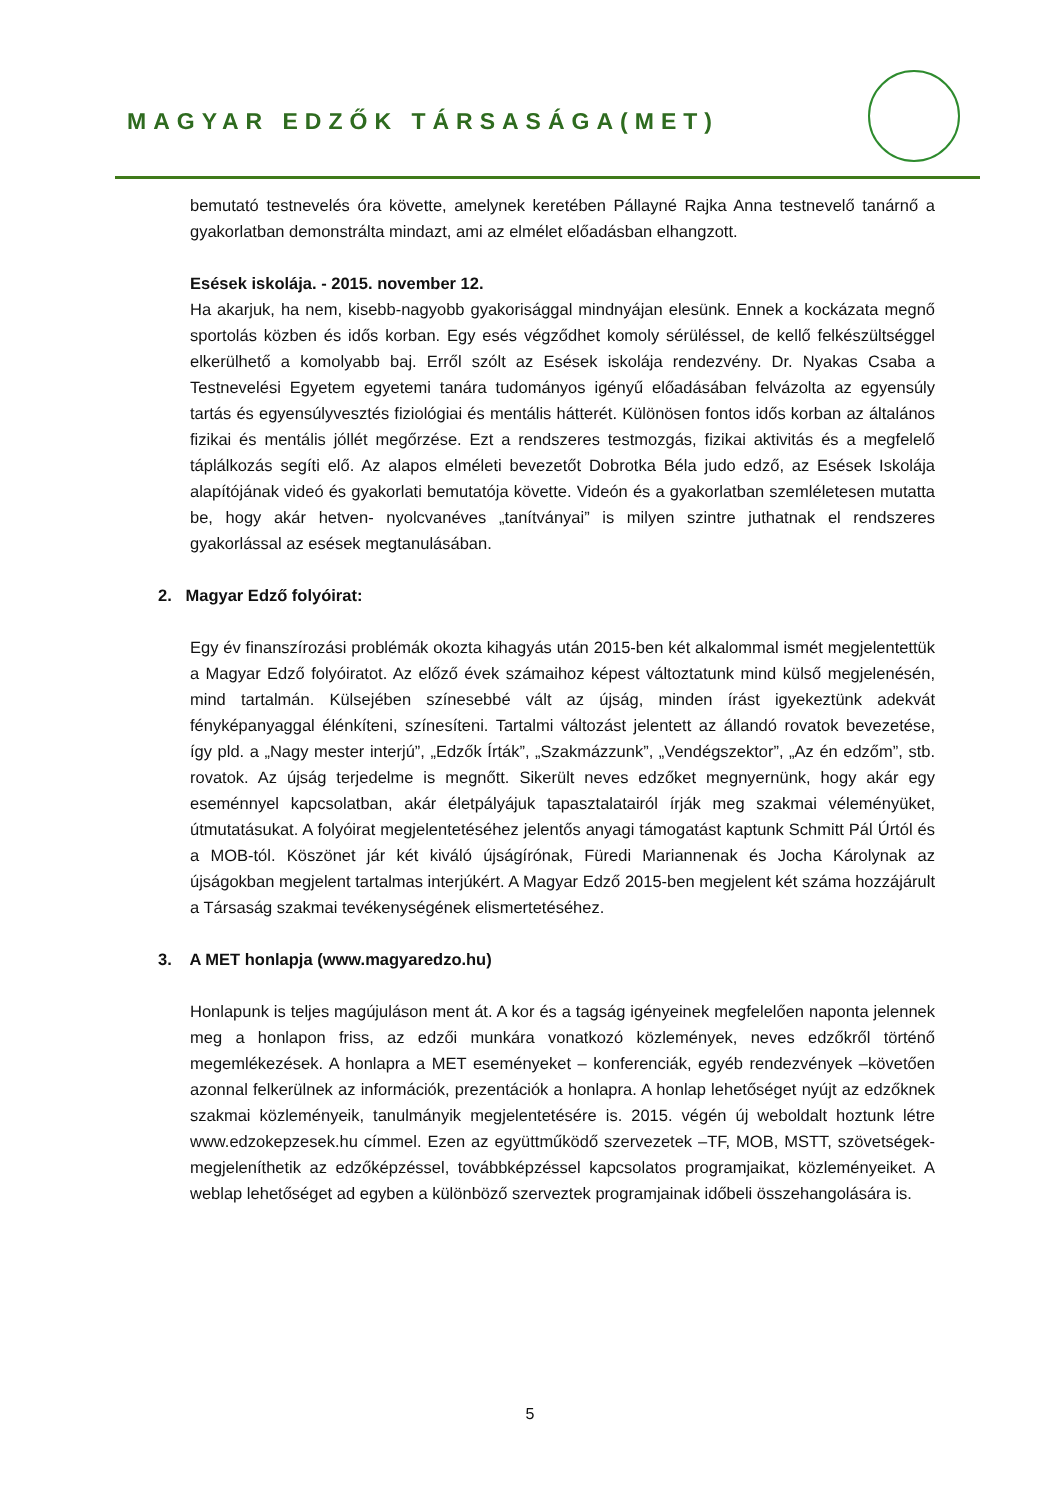MAGYAR EDZŐK TÁRSASÁGA(MET)
bemutató testnevelés óra követte, amelynek keretében Pállayné Rajka Anna testnevelő tanárnő a gyakorlatban demonstrálta mindazt, ami az elmélet előadásban elhangzott.
Esések iskolája. - 2015. november 12.
Ha akarjuk, ha nem, kisebb-nagyobb gyakorisággal mindnyájan elesünk. Ennek a kockázata megnő sportolás közben és idős korban. Egy esés végződhet komoly sérüléssel, de kellő felkészültséggel elkerülhető a komolyabb baj. Erről szólt az Esések iskolája rendezvény. Dr. Nyakas Csaba a Testnevelési Egyetem egyetemi tanára tudományos igényű előadásában felvázolta az egyensúly tartás és egyensúlyvesztés fiziológiai és mentális hátterét. Különösen fontos idős korban az általános fizikai és mentális jóllét megőrzése. Ezt a rendszeres testmozgás, fizikai aktivitás és a megfelelő táplálkozás segíti elő. Az alapos elméleti bevezetőt Dobrotka Béla judo edző, az Esések Iskolája alapítójának videó és gyakorlati bemutatója követte. Videón és a gyakorlatban szemléletesen mutatta be, hogy akár hetven- nyolcvanéves „tanítványai” is milyen szintre juthatnak el rendszeres gyakorlással az esések megtanulásában.
2. Magyar Edző folyóirat:
Egy év finanszírozási problémák okozta kihagyás után 2015-ben két alkalommal ismét megjelentettük a Magyar Edző folyóiratot. Az előző évek számaihoz képest változtatunk mind külső megjelenésén, mind tartalmán. Külsejében színesebbé vált az újság, minden írást igyekeztünk adekvát fényképanyaggal élénkíteni, színesíteni. Tartalmi változást jelentett az állandó rovatok bevezetése, így pld. a „Nagy mester interjú”, „Edzők Írták”, „Szakmázzunk”, „Vendégszektor”, „Az én edzőm”, stb. rovatok. Az újság terjedelme is megnőtt. Sikerült neves edzőket megnyernünk, hogy akár egy eseménnyel kapcsolatban, akár életpályájuk tapasztalatairól írják meg szakmai véleményüket, útmutatásukat. A folyóirat megjelentetéséhez jelentős anyagi támogatást kaptunk Schmitt Pál Úrtól és a MOB-tól. Köszönet jár két kiváló újságírónak, Füredi Mariannenak és Jocha Károlynak az újságokban megjelent tartalmas interjúkért. A Magyar Edző 2015-ben megjelent két száma hozzájárult a Társaság szakmai tevékenységének elismertetéséhez.
3. A MET honlapja (www.magyaredzo.hu)
Honlapunk is teljes magújuláson ment át. A kor és a tagság igényeinek megfelelően naponta jelennek meg a honlapon friss, az edzői munkára vonatkozó közlemények, neves edzőkről történő megemlékezések. A honlapra a MET eseményeket – konferenciák, egyéb rendezvények –követően azonnal felkerülnek az információk, prezentációk a honlapra. A honlap lehetőséget nyújt az edzőknek szakmai közleményeik, tanulmányik megjelentetésére is. 2015. végén új weboldalt hoztunk létre www.edzokepzesek.hu címmel. Ezen az együttműködő szervezetek –TF, MOB, MSTT, szövetségek- megjeleníthetik az edzőképzéssel, továbbképzéssel kapcsolatos programjaikat, közleményeiket. A weblap lehetőséget ad egyben a különböző szerveztek programjainak időbeli összehangolására is.
5